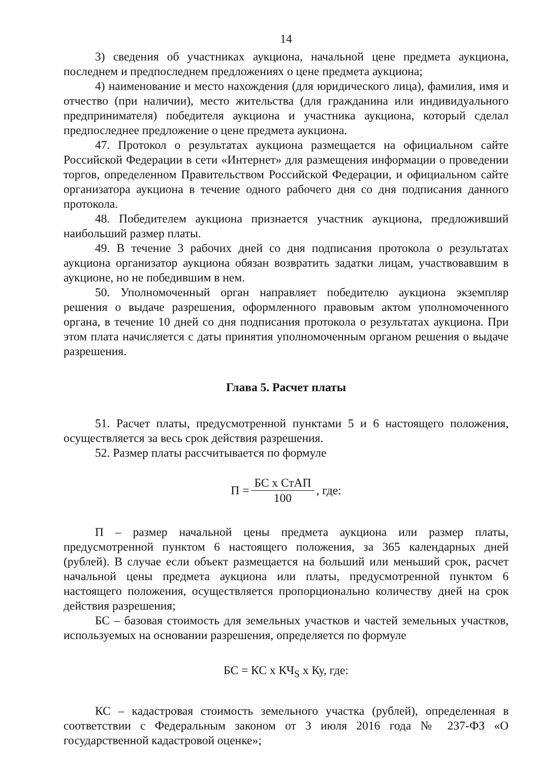14
3) сведения об участниках аукциона, начальной цене предмета аукциона, последнем и предпоследнем предложениях о цене предмета аукциона;
4) наименование и место нахождения (для юридического лица), фамилия, имя и отчество (при наличии), место жительства (для гражданина или индивидуального предпринимателя) победителя аукциона и участника аукциона, который сделал предпоследнее предложение о цене предмета аукциона.
47. Протокол о результатах аукциона размещается на официальном сайте Российской Федерации в сети «Интернет» для размещения информации о проведении торгов, определенном Правительством Российской Федерации, и официальном сайте организатора аукциона в течение одного рабочего дня со дня подписания данного протокола.
48. Победителем аукциона признается участник аукциона, предложивший наибольший размер платы.
49. В течение 3 рабочих дней со дня подписания протокола о результатах аукциона организатор аукциона обязан возвратить задатки лицам, участвовавшим в аукционе, но не победившим в нем.
50. Уполномоченный орган направляет победителю аукциона экземпляр решения о выдаче разрешения, оформленного правовым актом уполномоченного органа, в течение 10 дней со дня подписания протокола о результатах аукциона. При этом плата начисляется с даты принятия уполномоченным органом решения о выдаче разрешения.
Глава 5. Расчет платы
51. Расчет платы, предусмотренной пунктами 5 и 6 настоящего положения, осуществляется за весь срок действия разрешения.
52. Размер платы рассчитывается по формуле
П = БС х СтАП 100, где:
П – размер начальной цены предмета аукциона или размер платы, предусмотренной пунктом 6 настоящего положения, за 365 календарных дней (рублей). В случае если объект размещается на больший или меньший срок, расчет начальной цены предмета аукциона или платы, предусмотренной пунктом 6 настоящего положения, осуществляется пропорционально количеству дней на срок действия разрешения;
БС – базовая стоимость для земельных участков и частей земельных участков, используемых на основании разрешения, определяется по формуле
БС = КС х КЧ<sub>S</sub> х Ку, где:
КС – кадастровая стоимость земельного участка (рублей), определенная в соответствии с Федеральным законом от 3 июля 2016 года № 237-ФЗ «О государственной кадастровой оценке»;